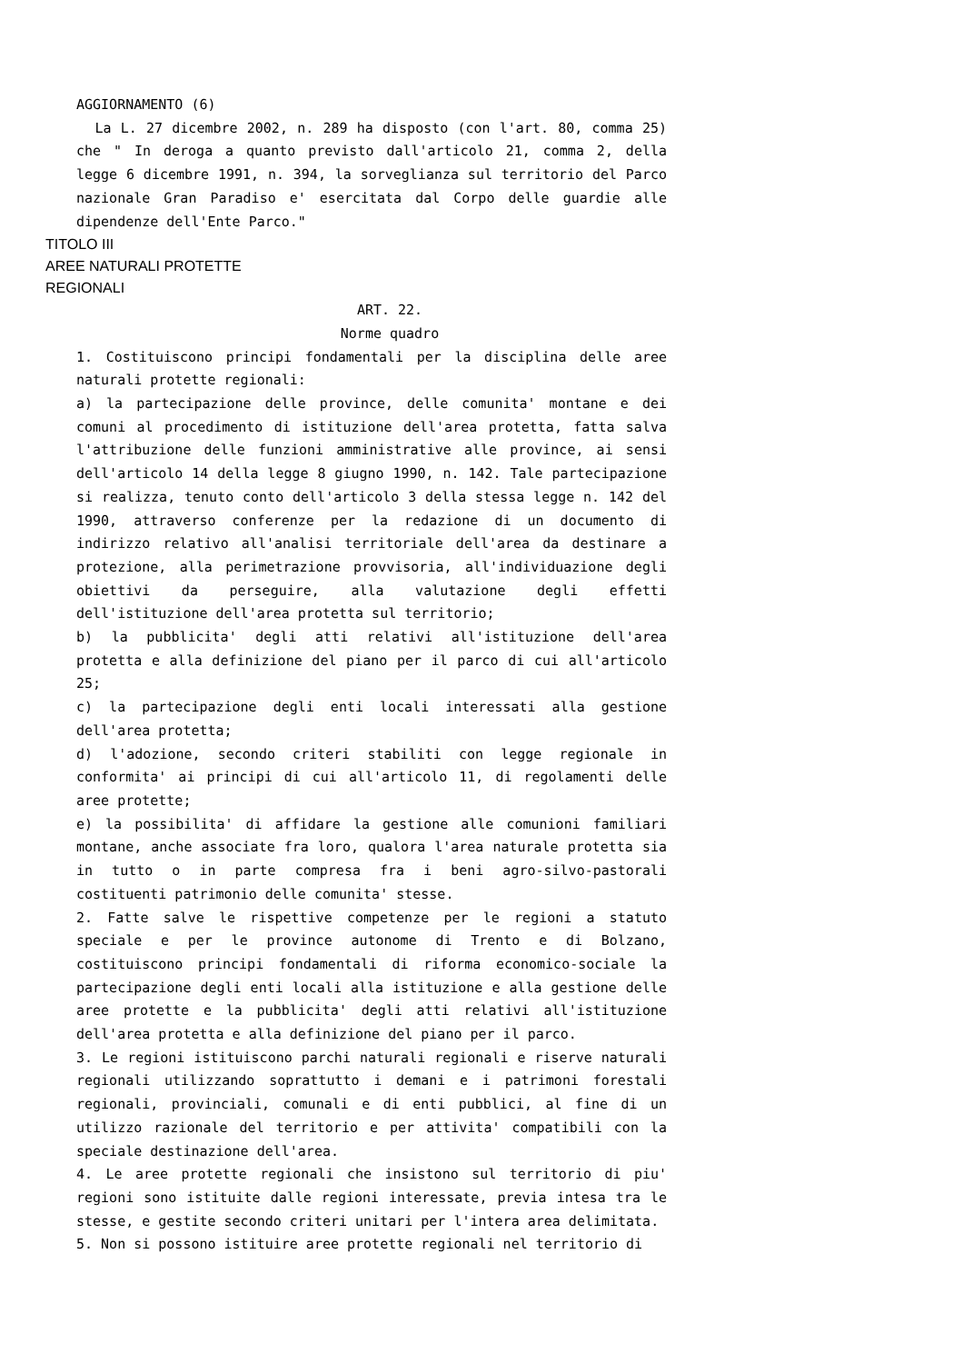AGGIORNAMENTO (6)
La L. 27 dicembre 2002, n. 289 ha disposto (con l'art. 80, comma 25) che " In deroga a quanto previsto dall'articolo 21, comma 2, della legge 6 dicembre 1991, n. 394, la sorveglianza sul territorio del Parco nazionale Gran Paradiso e' esercitata dal Corpo delle guardie alle dipendenze dell'Ente Parco."
TITOLO III
AREE NATURALI PROTETTE
REGIONALI
ART. 22.
Norme quadro
1. Costituiscono principi fondamentali per la disciplina delle aree naturali protette regionali:
a) la partecipazione delle province, delle comunita' montane e dei comuni al procedimento di istituzione dell'area protetta, fatta salva l'attribuzione delle funzioni amministrative alle province, ai sensi dell'articolo 14 della legge 8 giugno 1990, n. 142. Tale partecipazione si realizza, tenuto conto dell'articolo 3 della stessa legge n. 142 del 1990, attraverso conferenze per la redazione di un documento di indirizzo relativo all'analisi territoriale dell'area da destinare a protezione, alla perimetrazione provvisoria, all'individuazione degli obiettivi da perseguire, alla valutazione degli effetti dell'istituzione dell'area protetta sul territorio;
b) la pubblicita' degli atti relativi all'istituzione dell'area protetta e alla definizione del piano per il parco di cui all'articolo 25;
c) la partecipazione degli enti locali interessati alla gestione dell'area protetta;
d) l'adozione, secondo criteri stabiliti con legge regionale in conformita' ai principi di cui all'articolo 11, di regolamenti delle aree protette;
e) la possibilita' di affidare la gestione alle comunioni familiari montane, anche associate fra loro, qualora l'area naturale protetta sia in tutto o in parte compresa fra i beni agro-silvo-pastorali costituenti patrimonio delle comunita' stesse.
2. Fatte salve le rispettive competenze per le regioni a statuto speciale e per le province autonome di Trento e di Bolzano, costituiscono principi fondamentali di riforma economico-sociale la partecipazione degli enti locali alla istituzione e alla gestione delle aree protette e la pubblicita' degli atti relativi all'istituzione dell'area protetta e alla definizione del piano per il parco.
3. Le regioni istituiscono parchi naturali regionali e riserve naturali regionali utilizzando soprattutto i demani e i patrimoni forestali regionali, provinciali, comunali e di enti pubblici, al fine di un utilizzo razionale del territorio e per attivita' compatibili con la speciale destinazione dell'area.
4. Le aree protette regionali che insistono sul territorio di piu' regioni sono istituite dalle regioni interessate, previa intesa tra le stesse, e gestite secondo criteri unitari per l'intera area delimitata.
5. Non si possono istituire aree protette regionali nel territorio di